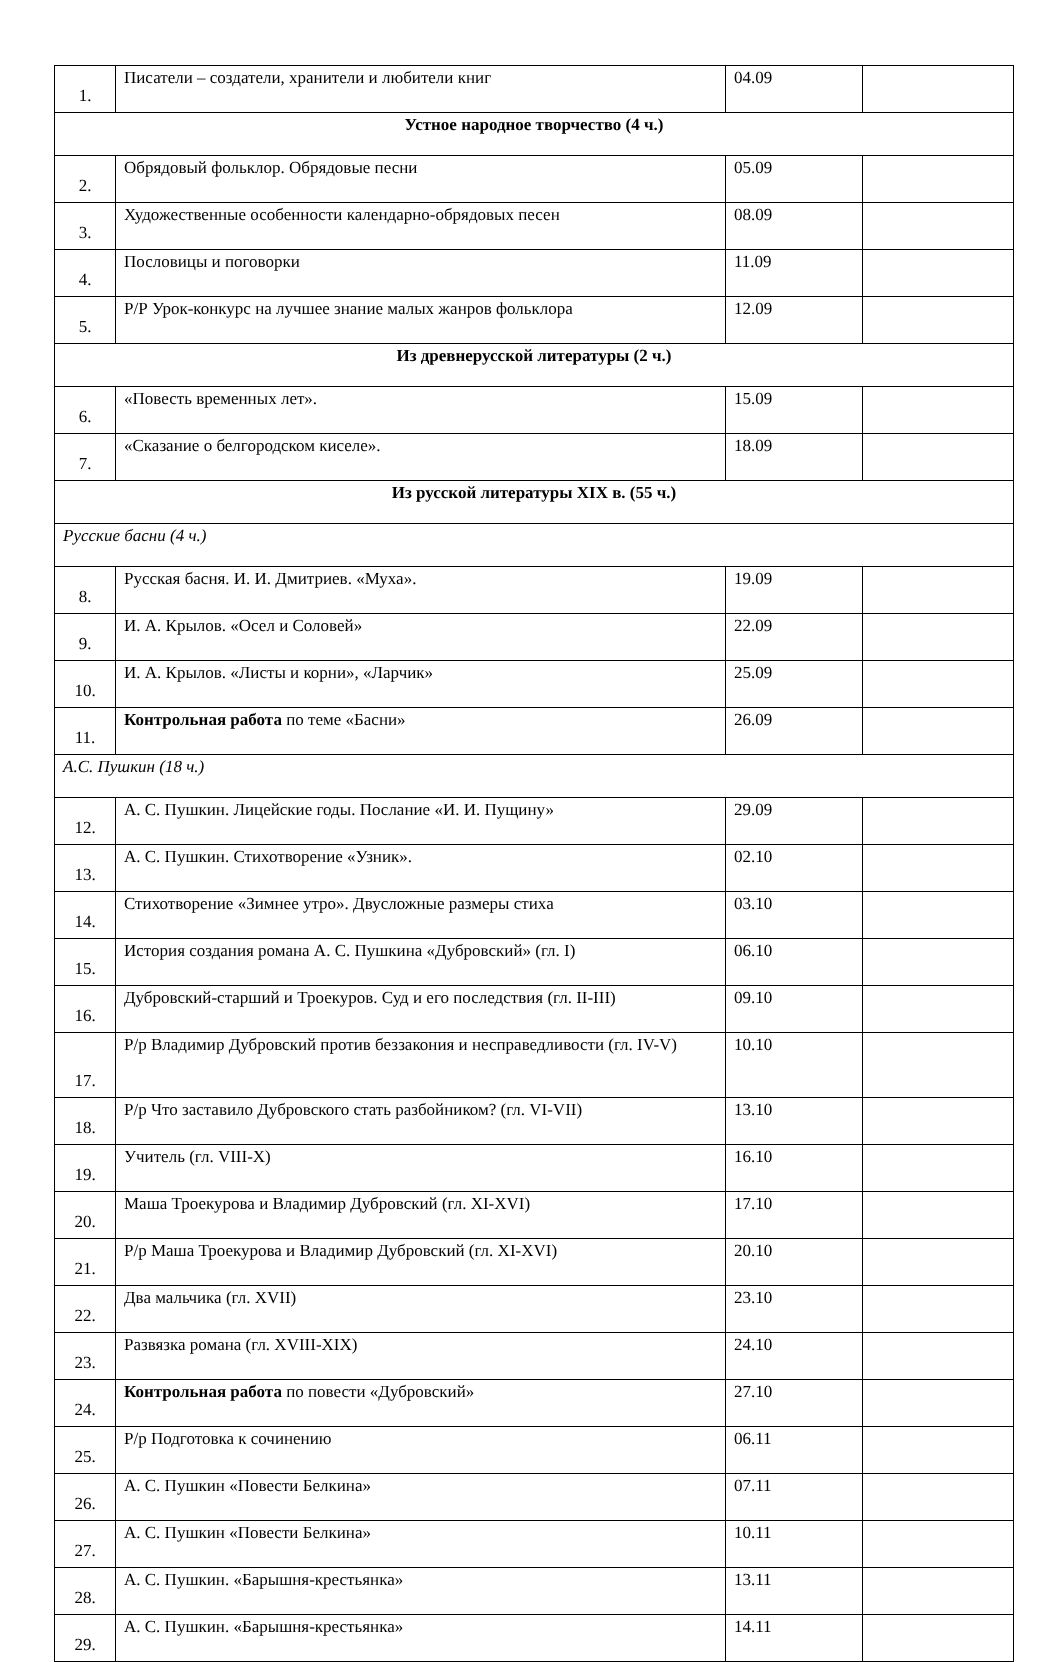| 1. | Писатели – создатели, хранители и любители книг | 04.09 | |
| Устное народное творчество (4 ч.) | | | |
| 2. | Обрядовый фольклор. Обрядовые песни | 05.09 | |
| 3. | Художественные особенности календарно-обрядовых песен | 08.09 | |
| 4. | Пословицы и поговорки | 11.09 | |
| 5. | Р/Р Урок-конкурс на лучшее знание малых жанров фольклора | 12.09 | |
| Из древнерусской литературы (2 ч.) | | | |
| 6. | «Повесть временных лет». | 15.09 | |
| 7. | «Сказание о белгородском киселе». | 18.09 | |
| Из русской литературы XIX в. (55 ч.) | | | |
| Русские басни (4 ч.) | | | |
| 8. | Русская басня. И. И. Дмитриев. «Муха». | 19.09 | |
| 9. | И. А. Крылов. «Осел и Соловей» | 22.09 | |
| 10. | И. А. Крылов. «Листы и корни», «Ларчик» | 25.09 | |
| 11. | Контрольная работа по теме «Басни» | 26.09 | |
| А.С. Пушкин (18 ч.) | | | |
| 12. | А. С. Пушкин. Лицейские годы. Послание «И. И. Пущину» | 29.09 | |
| 13. | А. С. Пушкин. Стихотворение «Узник». | 02.10 | |
| 14. | Стихотворение «Зимнее утро». Двусложные размеры стиха | 03.10 | |
| 15. | История создания романа А. С. Пушкина «Дубровский» (гл. I) | 06.10 | |
| 16. | Дубровский-старший и Троекуров. Суд и его последствия (гл. II-III) | 09.10 | |
| 17. | Р/р Владимир Дубровский против беззакония и несправедливости (гл. IV-V) | 10.10 | |
| 18. | Р/р Что заставило Дубровского стать разбойником? (гл. VI-VII) | 13.10 | |
| 19. | Учитель (гл. VIII-X) | 16.10 | |
| 20. | Маша Троекурова и Владимир Дубровский (гл. XI-XVI) | 17.10 | |
| 21. | Р/р Маша Троекурова и Владимир Дубровский (гл. XI-XVI) | 20.10 | |
| 22. | Два мальчика (гл. XVII) | 23.10 | |
| 23. | Развязка романа (гл. XVIII-XIX) | 24.10 | |
| 24. | Контрольная работа по повести «Дубровский» | 27.10 | |
| 25. | Р/р Подготовка к сочинению | 06.11 | |
| 26. | А. С. Пушкин «Повести Белкина» | 07.11 | |
| 27. | А. С. Пушкин «Повести Белкина» | 10.11 | |
| 28. | А. С. Пушкин. «Барышня-крестьянка» | 13.11 | |
| 29. | А. С. Пушкин. «Барышня-крестьянка» | 14.11 | |